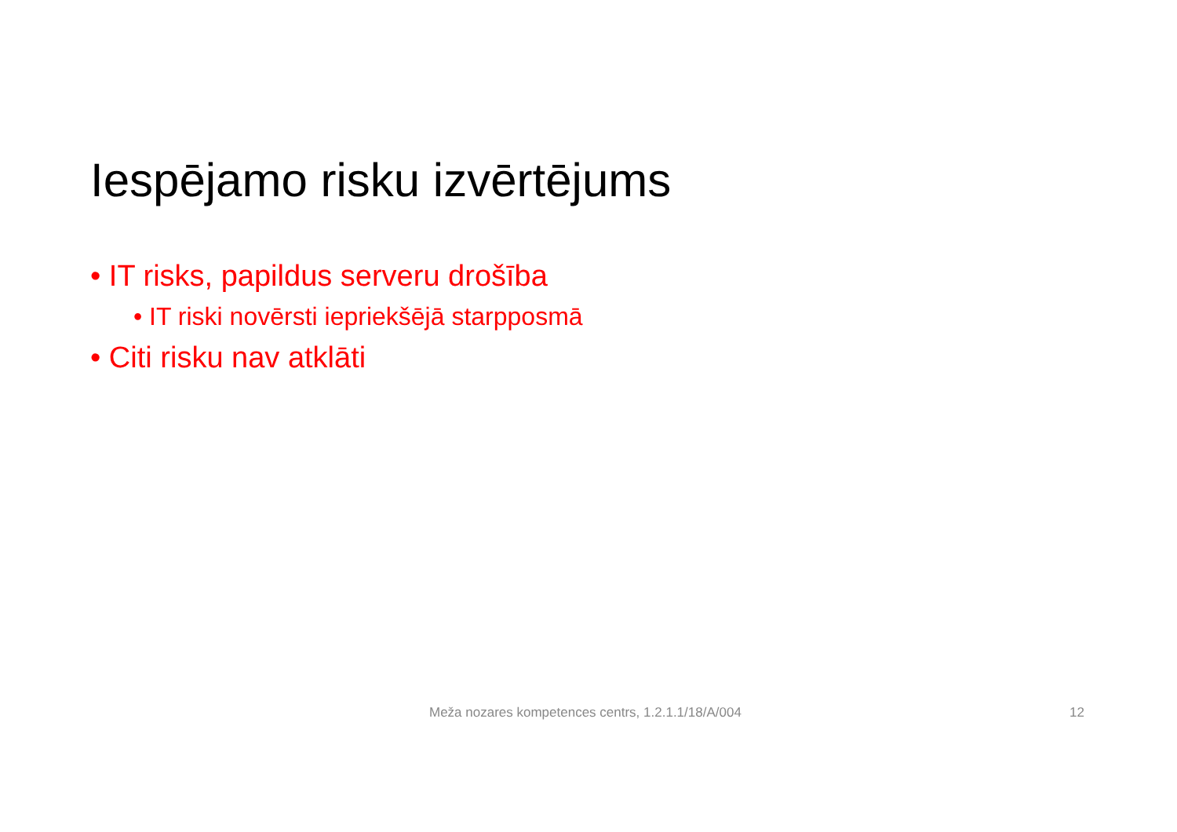Iespējamo risku izvērtējums
• IT risks, papildus serveru drošība
• IT riski novērsti iepriekšējā starpposmā
• Citi risku nav atklāti
Meža nozares kompetences centrs, 1.2.1.1/18/A/004
12